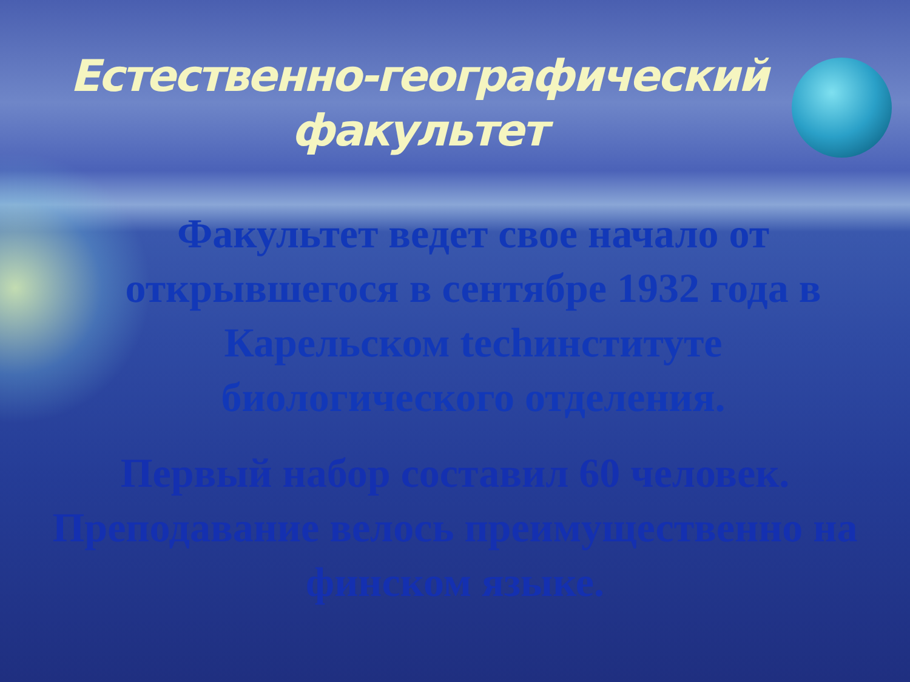Естественно-географический
факультет
Факультет ведет свое начало от открывшегося в сентябре 1932 года в Карельском techинституте биологического отделения.
Первый набор составил 60 человек. Преподавание велось преимущественно на финском языке.